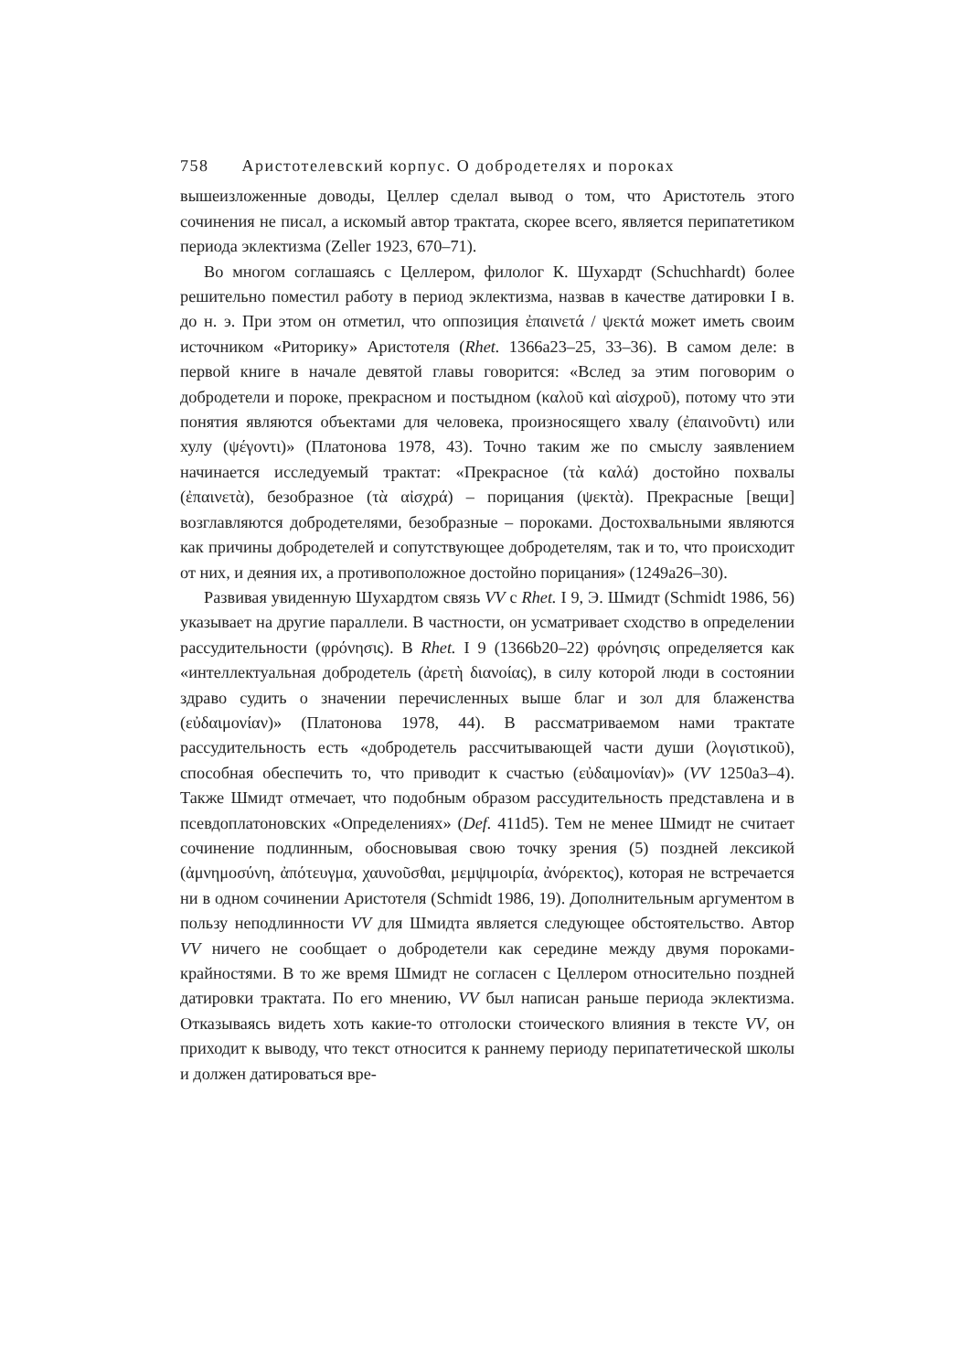758 Аристотелевский корпус. О добродетелях и пороках
вышеизложенные доводы, Целлер сделал вывод о том, что Аристотель этого сочинения не писал, а искомый автор трактата, скорее всего, является перипатетиком периода эклектизма (Zeller 1923, 670–71).
Во многом соглашаясь с Целлером, филолог К. Шухардт (Schuchhardt) более решительно поместил работу в период эклектизма, назвав в качестве датировки I в. до н. э. При этом он отметил, что оппозиция ἐπαινετά / ψεκτά может иметь своим источником «Риторику» Аристотеля (Rhet. 1366a23–25, 33–36). В самом деле: в первой книге в начале девятой главы говорится: «Вслед за этим поговорим о добродетели и пороке, прекрасном и постыдном (καλοῦ καὶ αἰσχροῦ), потому что эти понятия являются объектами для человека, произносящего хвалу (ἐπαινοῦντι) или хулу (ψέγοντι)» (Платонова 1978, 43). Точно таким же по смыслу заявлением начинается исследуемый трактат: «Прекрасное (τὰ καλά) достойно похвалы (ἐπαινετὰ), безобразное (τὰ αἰσχρά) – порицания (ψεκτὰ). Прекрасные [вещи] возглавляются добродетелями, безобразные – пороками. Достохвальными являются как причины добродетелей и сопутствующее добродетелям, так и то, что происходит от них, и деяния их, а противоположное достойно порицания» (1249a26–30).
Развивая увиденную Шухардтом связь VV с Rhet. I 9, Э. Шмидт (Schmidt 1986, 56) указывает на другие параллели. В частности, он усматривает сходство в определении рассудительности (φρόνησις). В Rhet. I 9 (1366b20–22) φρόνησις определяется как «интеллектуальная добродетель (ἀρετὴ διανοίας), в силу которой люди в состоянии здраво судить о значении перечисленных выше благ и зол для блаженства (εὐδαιμονίαν)» (Платонова 1978, 44). В рассматриваемом нами трактате рассудительность есть «добродетель рассчитывающей части души (λογιστικοῦ), способная обеспечить то, что приводит к счастью (εὐδαιμονίαν)» (VV 1250a3–4). Также Шмидт отмечает, что подобным образом рассудительность представлена и в псевдоплатоновских «Определениях» (Def. 411d5). Тем не менее Шмидт не считает сочинение подлинным, обосновывая свою точку зрения (5) поздней лексикой (ἀμνημοσύνη, ἀπότευγμα, χαυνοῦσθαι, μεμψιμοιρία, ἀνόρεκτος), которая не встречается ни в одном сочинении Аристотеля (Schmidt 1986, 19). Дополнительным аргументом в пользу неподлинности VV для Шмидта является следующее обстоятельство. Автор VV ничего не сообщает о добродетели как середине между двумя пороками-крайностями. В то же время Шмидт не согласен с Целлером относительно поздней датировки трактата. По его мнению, VV был написан раньше периода эклектизма. Отказываясь видеть хоть какие-то отголоски стоического влияния в тексте VV, он приходит к выводу, что текст относится к раннему периоду перипатетической школы и должен датироваться вре-